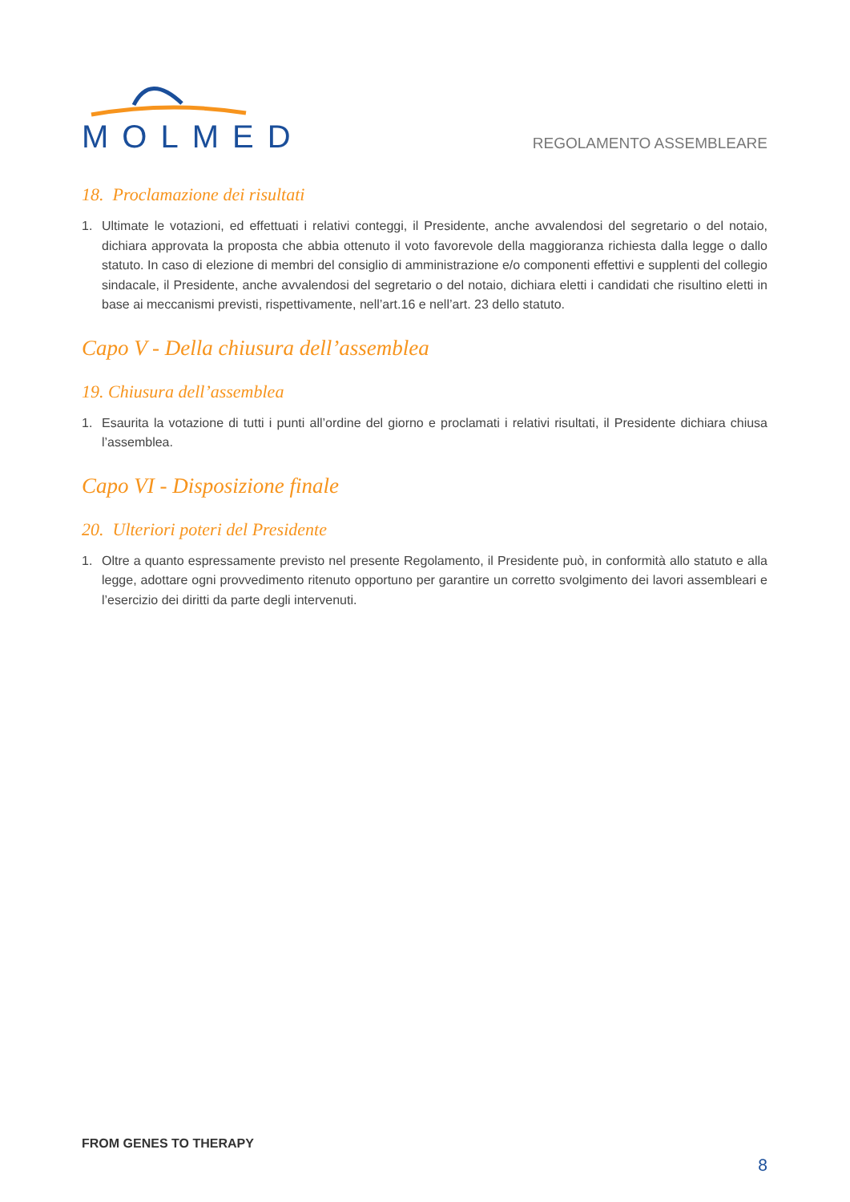MOLMED
REGOLAMENTO ASSEMBLEARE
18. Proclamazione dei risultati
1. Ultimate le votazioni, ed effettuati i relativi conteggi, il Presidente, anche avvalendosi del segretario o del notaio, dichiara approvata la proposta che abbia ottenuto il voto favorevole della maggioranza richiesta dalla legge o dallo statuto. In caso di elezione di membri del consiglio di amministrazione e/o componenti effettivi e supplenti del collegio sindacale, il Presidente, anche avvalendosi del segretario o del notaio, dichiara eletti i candidati che risultino eletti in base ai meccanismi previsti, rispettivamente, nell’art.16 e nell’art. 23 dello statuto.
Capo V - Della chiusura dell’assemblea
19. Chiusura dell’assemblea
1. Esaurita la votazione di tutti i punti all’ordine del giorno e proclamati i relativi risultati, il Presidente dichiara chiusa l’assemblea.
Capo VI - Disposizione finale
20. Ulteriori poteri del Presidente
1. Oltre a quanto espressamente previsto nel presente Regolamento, il Presidente può, in conformità allo statuto e alla legge, adottare ogni provvedimento ritenuto opportuno per garantire un corretto svolgimento dei lavori assembleari e l’esercizio dei diritti da parte degli intervenuti.
FROM GENES TO THERAPY
8